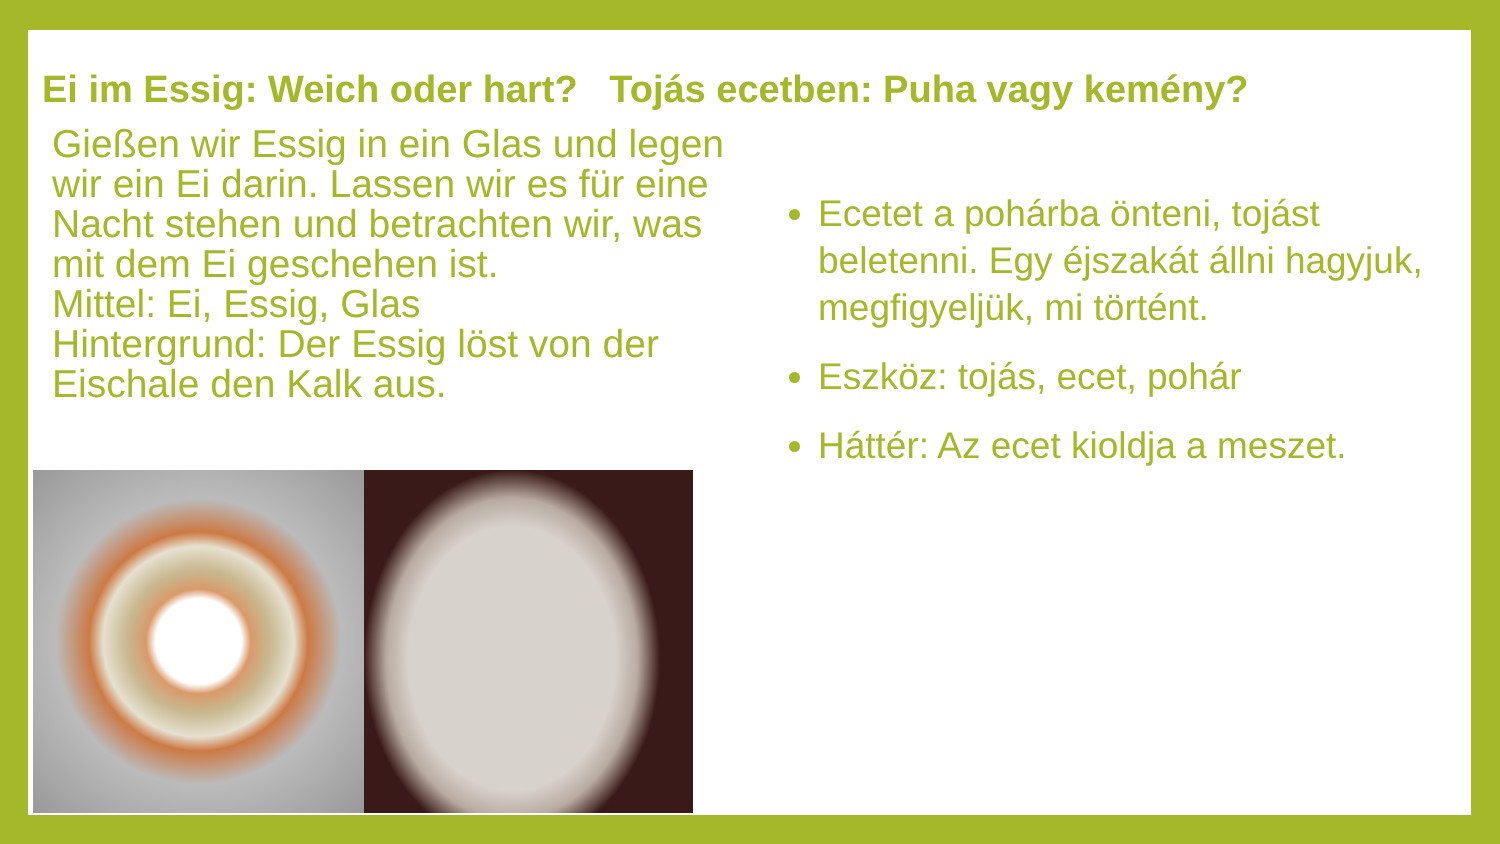Ei im Essig: Weich oder hart? Tojás ecetben: Puha vagy kemény?
Gießen wir Essig in ein Glas und legen wir ein Ei darin. Lassen wir es für eine Nacht stehen und betrachten wir, was mit dem Ei geschehen ist.
Mittel: Ei, Essig, Glas
Hintergrund: Der Essig löst von der Eischale den Kalk aus.
Ecetet a pohárba önteni, tojást beletenni. Egy éjszakát állni hagyjuk, megfigyeljük, mi történt.
Eszköz: tojás, ecet, pohár
Háttér: Az ecet kioldja a meszet.